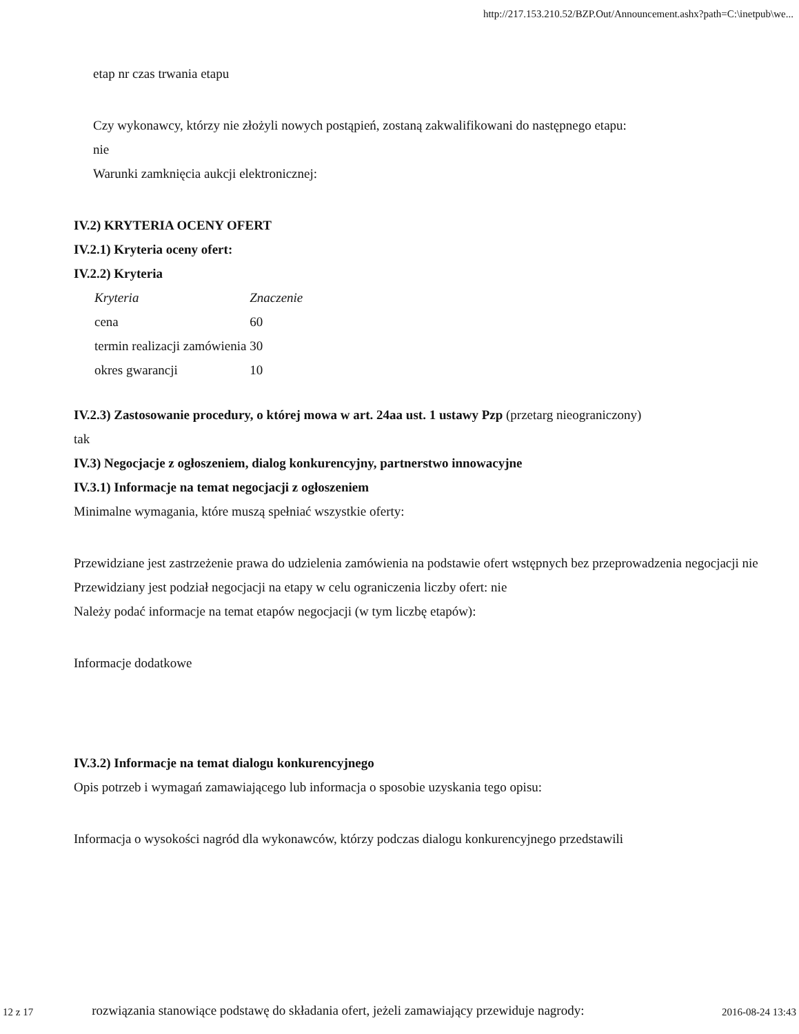http://217.153.210.52/BZP.Out/Announcement.ashx?path=C:\inetpub\we...
etap nr czas trwania etapu
Czy wykonawcy, którzy nie złożyli nowych postąpień, zostaną zakwalifikowani do następnego etapu:
nie
Warunki zamknięcia aukcji elektronicznej:
IV.2) KRYTERIA OCENY OFERT
IV.2.1) Kryteria oceny ofert:
IV.2.2) Kryteria
| Kryteria | Znaczenie |
| cena | 60 |
| termin realizacji zamówienia | 30 |
| okres gwarancji | 10 |
IV.2.3) Zastosowanie procedury, o której mowa w art. 24aa ust. 1 ustawy Pzp (przetarg nieograniczony)
tak
IV.3) Negocjacje z ogłoszeniem, dialog konkurencyjny, partnerstwo innowacyjne
IV.3.1) Informacje na temat negocjacji z ogłoszeniem
Minimalne wymagania, które muszą spełniać wszystkie oferty:
Przewidziane jest zastrzeżenie prawa do udzielenia zamówienia na podstawie ofert wstępnych bez przeprowadzenia negocjacji nie
Przewidziany jest podział negocjacji na etapy w celu ograniczenia liczby ofert: nie
Należy podać informacje na temat etapów negocjacji (w tym liczbę etapów):
Informacje dodatkowe
IV.3.2) Informacje na temat dialogu konkurencyjnego
Opis potrzeb i wymagań zamawiającego lub informacja o sposobie uzyskania tego opisu:
Informacja o wysokości nagród dla wykonawców, którzy podczas dialogu konkurencyjnego przedstawili
12 z 17 rozwiązania stanowiące podstawę do składania ofert, jeżeli zamawiający przewiduje nagrody: 2016-08-24 13:43